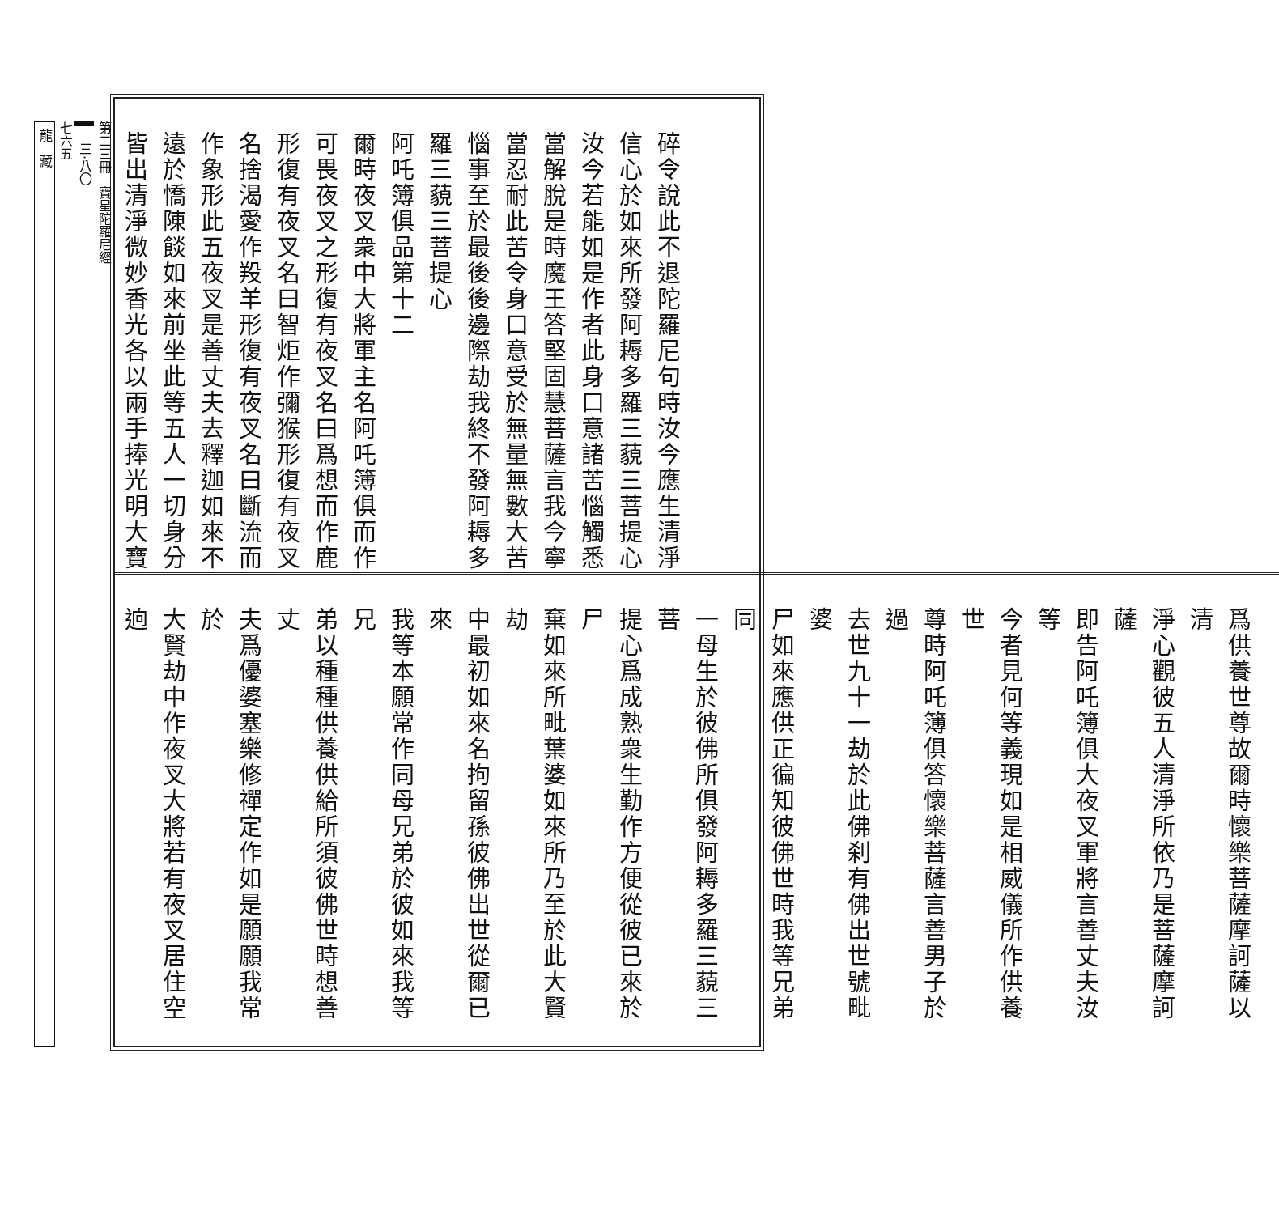碎令說此不退陀羅尼句時汝今應生清淨
信心於如來所發阿耨多羅三藐三菩提心
汝今若能如是作者此身口意諸苦惱觸悉
當解脫是時魔王答堅固慧菩薩言我今寧
當忍耐此苦令身口意受於無量無數大苦
惱事至於最後後邊際劫我終不發阿耨多
羅三藐三菩提心
阿吒簿俱品第十二
爾時夜叉衆中大將軍主名阿吒簿俱而作
可畏夜叉之形復有夜叉名曰爲想而作鹿
形復有夜叉名曰智炬作彌猴形復有夜叉
名捨渴愛作羖羊形復有夜叉名曰斷流而
作象形此五夜叉是善丈夫去釋迦如來不
遠於憍陳餤如來前坐此等五人一切身分
皆出清淨微妙香光各以兩手捧光明大寶
爲供養世尊故爾時懷樂菩薩摩訶薩以清
淨心觀彼五人清淨所依乃是菩薩摩訶薩
即告阿吒簿俱大夜叉軍將言善丈夫汝等
今者見何等義現如是相威儀所作供養世
尊時阿吒簿俱答懷樂菩薩言善男子於過
去世九十一劫於此佛刹有佛出世號毗婆
尸如來應供正徧知彼佛世時我等兄弟同
一母生於彼佛所俱發阿耨多羅三藐三菩
提心爲成熟衆生勤作方便從彼已來於尸
棄如來所毗葉婆如來所乃至於此大賢劫
中最初如來名拘留孫彼佛出世從爾已來
我等本願常作同母兄弟於彼如來我等兄
弟以種種供養供給所須彼佛世時想善丈
夫爲優婆塞樂修禪定作如是願願我常於
大賢劫中作夜叉大將若有夜叉居住空逈
第二三冊　寶星陀羅尼經
三·八〇
七六五
龍　藏